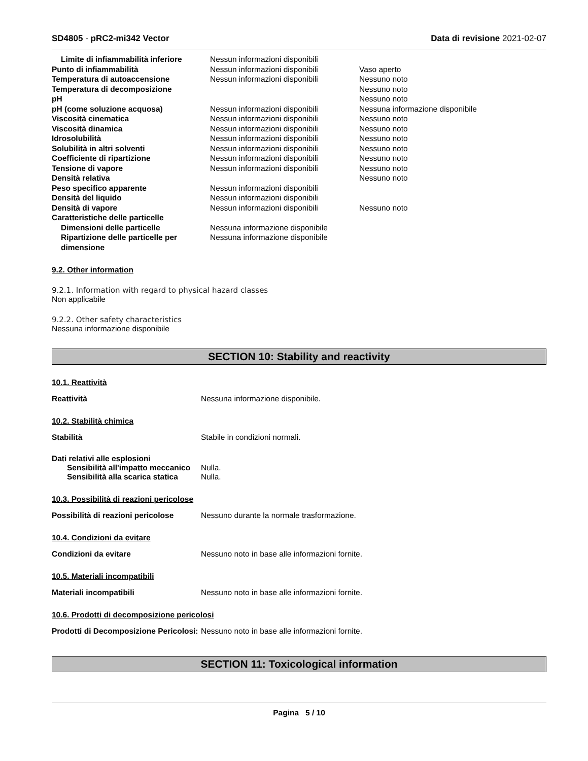SD4805 - pRC2-mi342 Vector Data di revisione 2021-02-07
| Limite di infiammabilità inferiore | Nessun informazioni disponibili | |
| Punto di infiammabilità | Nessun informazioni disponibili | Vaso aperto |
| Temperatura di autoaccensione | Nessun informazioni disponibili | Nessuno noto |
| Temperatura di decomposizione | | Nessuno noto |
| pH | | Nessuno noto |
| pH (come soluzione acquosa) | Nessun informazioni disponibili | Nessuna informazione disponibile |
| Viscosità cinematica | Nessun informazioni disponibili | Nessuno noto |
| Viscosità dinamica | Nessun informazioni disponibili | Nessuno noto |
| Idrosolubilità | Nessun informazioni disponibili | Nessuno noto |
| Solubilità in altri solventi | Nessun informazioni disponibili | Nessuno noto |
| Coefficiente di ripartizione | Nessun informazioni disponibili | Nessuno noto |
| Tensione di vapore | Nessun informazioni disponibili | Nessuno noto |
| Densità relativa | | Nessuno noto |
| Peso specifico apparente | Nessun informazioni disponibili | |
| Densità del liquido | Nessun informazioni disponibili | |
| Densità di vapore | Nessun informazioni disponibili | Nessuno noto |
| Caratteristiche delle particelle | | |
| Dimensioni delle particelle | Nessuna informazione disponibile | |
| Ripartizione delle particelle per dimensione | Nessuna informazione disponibile | |
9.2. Other information
9.2.1. Information with regard to physical hazard classes
Non applicabile
9.2.2. Other safety characteristics
Nessuna informazione disponibile
SECTION 10: Stability and reactivity
10.1. Reattività
Reattività Nessuna informazione disponibile.
10.2. Stabilità chimica
Stabilità Stabile in condizioni normali.
Dati relativi alle esplosioni
Sensibilità all'impatto meccanico
Nulla.
Sensibilità alla scarica statica
Nulla.
10.3. Possibilità di reazioni pericolose
Possibilità di reazioni pericolose
Nessuno durante la normale trasformazione.
10.4. Condizioni da evitare
Condizioni da evitare Nessuno noto in base alle informazioni fornite.
10.5. Materiali incompatibili
Materiali incompatibili Nessuno noto in base alle informazioni fornite.
10.6. Prodotti di decomposizione pericolosi
Prodotti di Decomposizione Pericolosi:
Nessuno noto in base alle informazioni fornite.
SECTION 11: Toxicological information
Pagina 5 / 10